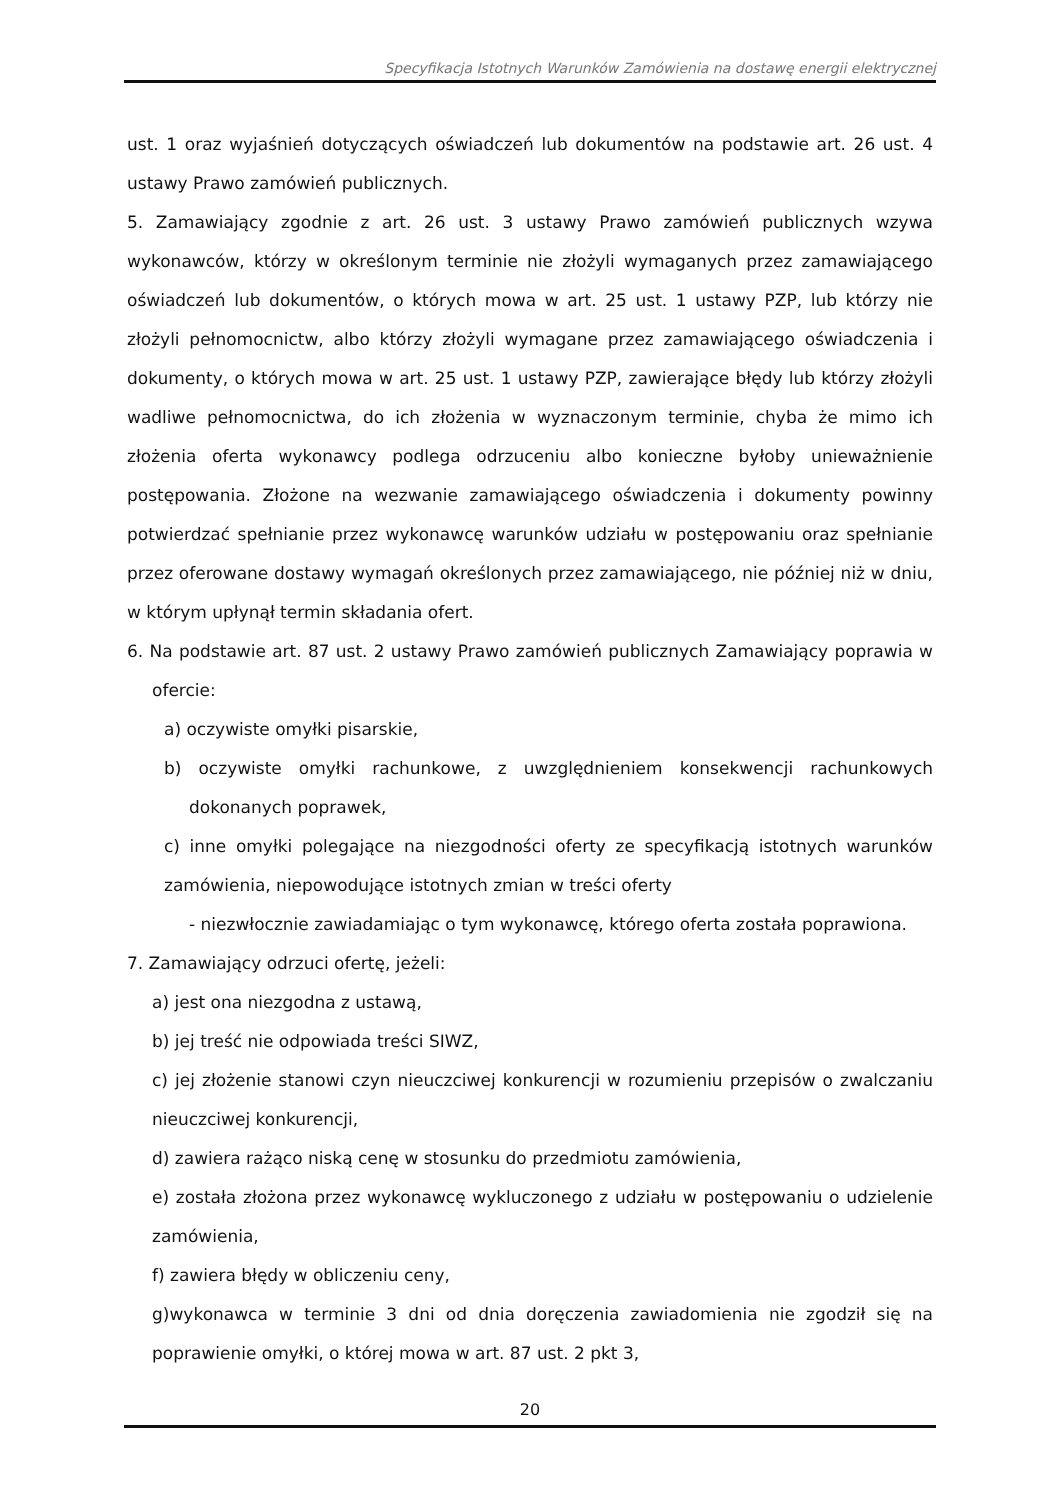Specyfikacja Istotnych Warunków Zamówienia na dostawę energii elektrycznej
ust. 1 oraz wyjaśnień dotyczących oświadczeń lub dokumentów na podstawie art. 26 ust. 4 ustawy Prawo zamówień publicznych.
5. Zamawiający zgodnie z art. 26 ust. 3 ustawy Prawo zamówień publicznych wzywa wykonawców, którzy w określonym terminie nie złożyli wymaganych przez zamawiającego oświadczeń lub dokumentów, o których mowa w art. 25 ust. 1 ustawy PZP, lub którzy nie złożyli pełnomocnictw, albo którzy złożyli wymagane przez zamawiającego oświadczenia i dokumenty, o których mowa w art. 25 ust. 1 ustawy PZP, zawierające błędy lub którzy złożyli wadliwe pełnomocnictwa, do ich złożenia w wyznaczonym terminie, chyba że mimo ich złożenia oferta wykonawcy podlega odrzuceniu albo konieczne byłoby unieważnienie postępowania. Złożone na wezwanie zamawiającego oświadczenia i dokumenty powinny potwierdzać spełnianie przez wykonawcę warunków udziału w postępowaniu oraz spełnianie przez oferowane dostawy wymagań określonych przez zamawiającego, nie później niż w dniu, w którym upłynął termin składania ofert.
6. Na podstawie art. 87 ust. 2 ustawy Prawo zamówień publicznych Zamawiający poprawia w ofercie:
a) oczywiste omyłki pisarskie,
b) oczywiste omyłki rachunkowe, z uwzględnieniem konsekwencji rachunkowych dokonanych poprawek,
c) inne omyłki polegające na niezgodności oferty ze specyfikacją istotnych warunków zamówienia, niepowodujące istotnych zmian w treści oferty
- niezwłocznie zawiadamiając o tym wykonawcę, którego oferta została poprawiona.
7. Zamawiający odrzuci ofertę, jeżeli:
a) jest ona niezgodna z ustawą,
b) jej treść nie odpowiada treści SIWZ,
c) jej złożenie stanowi czyn nieuczciwej konkurencji w rozumieniu przepisów o zwalczaniu nieuczciwej konkurencji,
d) zawiera rażąco niską cenę w stosunku do przedmiotu zamówienia,
e) została złożona przez wykonawcę wykluczonego z udziału w postępowaniu o udzielenie zamówienia,
f) zawiera błędy w obliczeniu ceny,
g)wykonawca w terminie 3 dni od dnia doręczenia zawiadomienia nie zgodził się na poprawienie omyłki, o której mowa w art. 87 ust. 2 pkt 3,
20